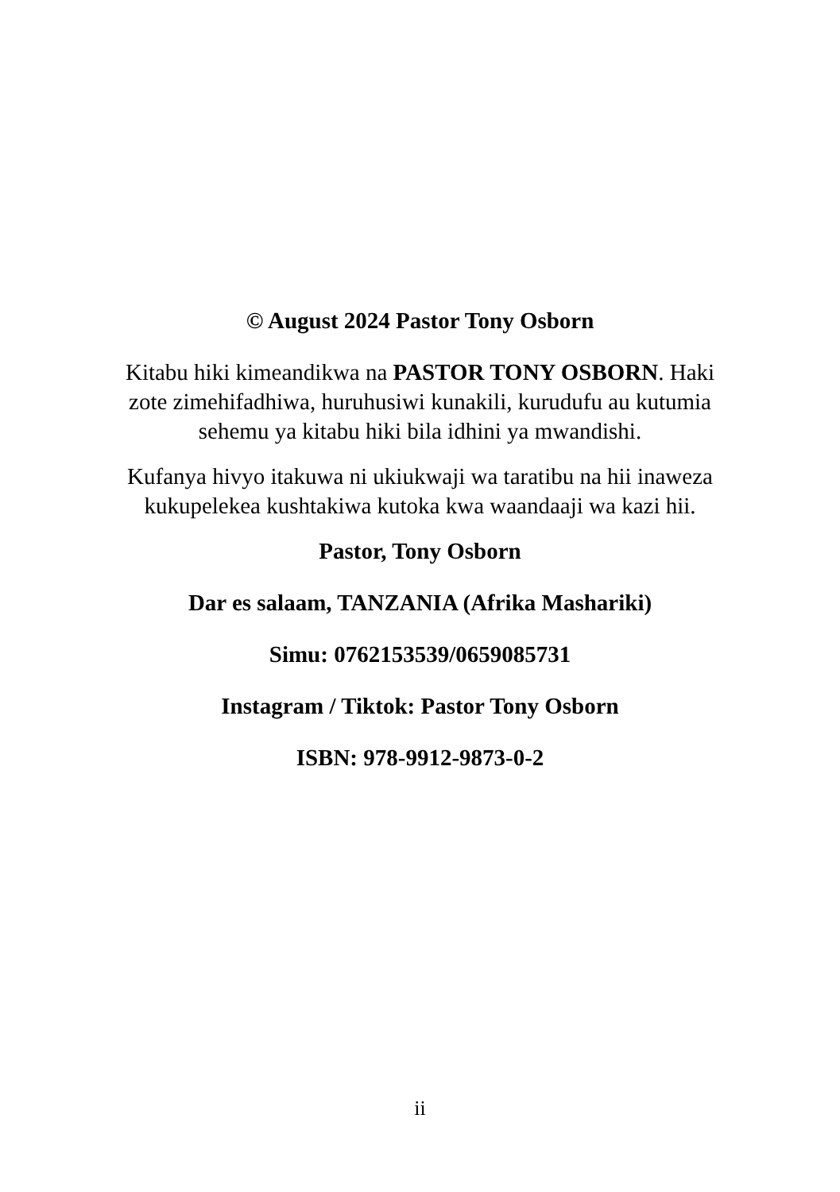© August 2024 Pastor Tony Osborn
Kitabu hiki kimeandikwa na PASTOR TONY OSBORN. Haki zote zimehifadhiwa, huruhusiwi kunakili, kurudufu au kutumia sehemu ya kitabu hiki bila idhini ya mwandishi.
Kufanya hivyo itakuwa ni ukiukwaji wa taratibu na hii inaweza kukupelekea kushtakiwa kutoka kwa waandaaji wa kazi hii.
Pastor, Tony Osborn
Dar es salaam, TANZANIA (Afrika Mashariki)
Simu: 0762153539/0659085731
Instagram / Tiktok: Pastor Tony Osborn
ISBN: 978-9912-9873-0-2
ii